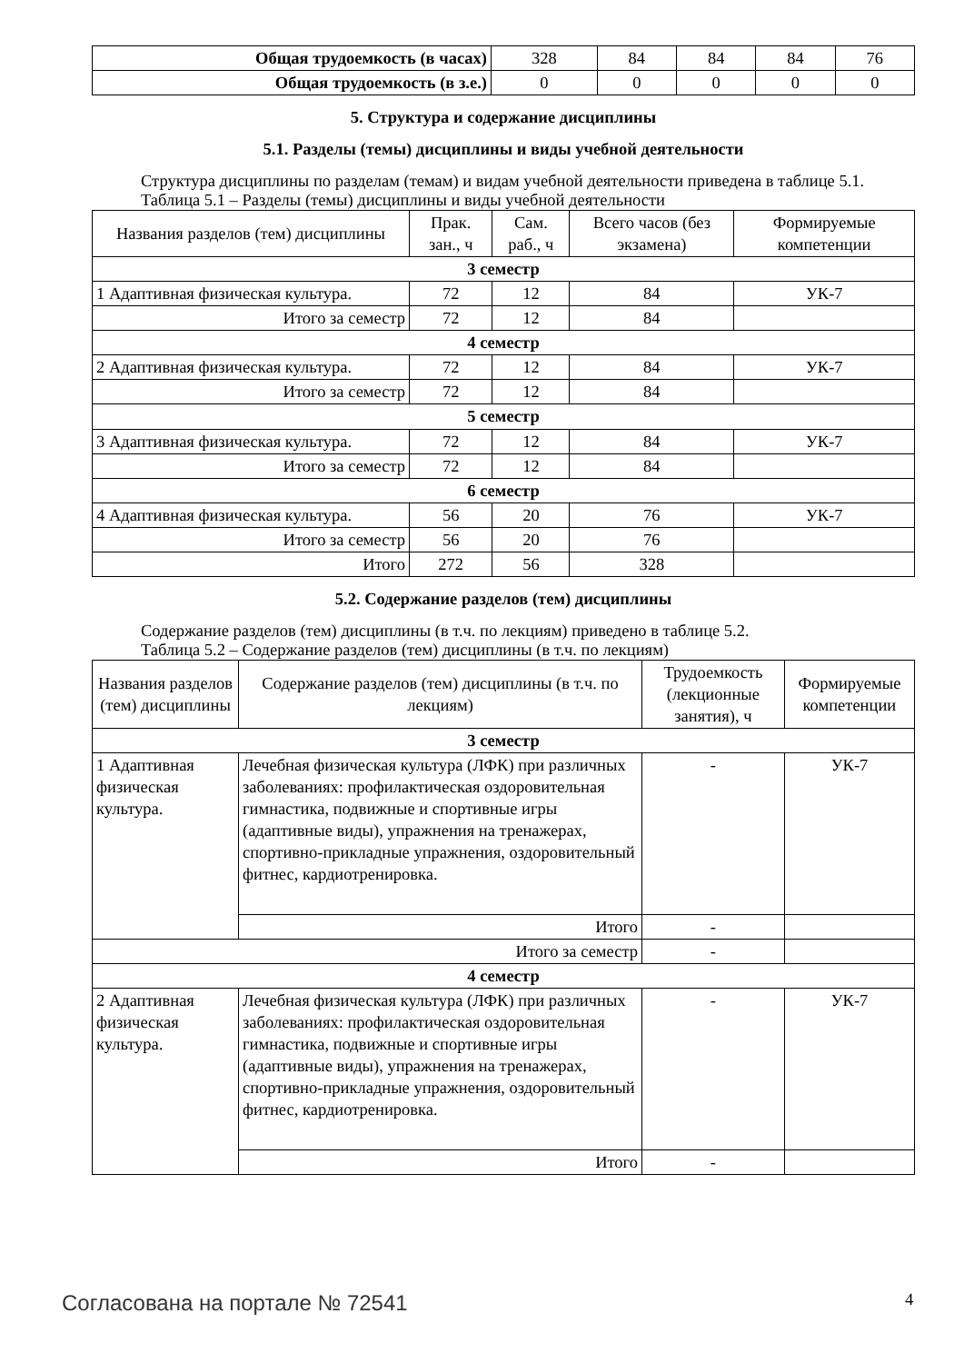| Общая трудоемкость (в часах) | 328 | 84 | 84 | 84 | 76 |
| Общая трудоемкость (в з.е.) | 0 | 0 | 0 | 0 | 0 |
5. Структура и содержание дисциплины
5.1. Разделы (темы) дисциплины и виды учебной деятельности
Структура дисциплины по разделам (темам) и видам учебной деятельности приведена в таблице 5.1.
Таблица 5.1 – Разделы (темы) дисциплины и виды учебной деятельности
| Названия разделов (тем) дисциплины | Прак. зан., ч | Сам. раб., ч | Всего часов (без экзамена) | Формируемые компетенции |
| --- | --- | --- | --- | --- |
| 3 семестр | | | | |
| 1 Адаптивная физическая культура. | 72 | 12 | 84 | УК-7 |
| Итого за семестр | 72 | 12 | 84 | |
| 4 семестр | | | | |
| 2 Адаптивная физическая культура. | 72 | 12 | 84 | УК-7 |
| Итого за семестр | 72 | 12 | 84 | |
| 5 семестр | | | | |
| 3 Адаптивная физическая культура. | 72 | 12 | 84 | УК-7 |
| Итого за семестр | 72 | 12 | 84 | |
| 6 семестр | | | | |
| 4 Адаптивная физическая культура. | 56 | 20 | 76 | УК-7 |
| Итого за семестр | 56 | 20 | 76 | |
| Итого | 272 | 56 | 328 | |
5.2. Содержание разделов (тем) дисциплины
Содержание разделов (тем) дисциплины (в т.ч. по лекциям) приведено в таблице 5.2.
Таблица 5.2 – Содержание разделов (тем) дисциплины (в т.ч. по лекциям)
| Названия разделов (тем) дисциплины | Содержание разделов (тем) дисциплины (в т.ч. по лекциям) | Трудоемкость (лекционные занятия), ч | Формируемые компетенции |
| --- | --- | --- | --- |
| 3 семестр | | | |
| 1 Адаптивная физическая культура. | Лечебная физическая культура (ЛФК) при различных заболеваниях: профилактическая оздоровительная гимнастика, подвижные и спортивные игры (адаптивные виды), упражнения на тренажерах, спортивно-прикладные упражнения, оздоровительный фитнес, кардиотренировка. | - | УК-7 |
| | Итого | - | |
| Итого за семестр | | - | |
| 4 семестр | | | |
| 2 Адаптивная физическая культура. | Лечебная физическая культура (ЛФК) при различных заболеваниях: профилактическая оздоровительная гимнастика, подвижные и спортивные игры (адаптивные виды), упражнения на тренажерах, спортивно-прикладные упражнения, оздоровительный фитнес, кардиотренировка. | - | УК-7 |
| | Итого | - | |
Согласована на портале № 72541 4